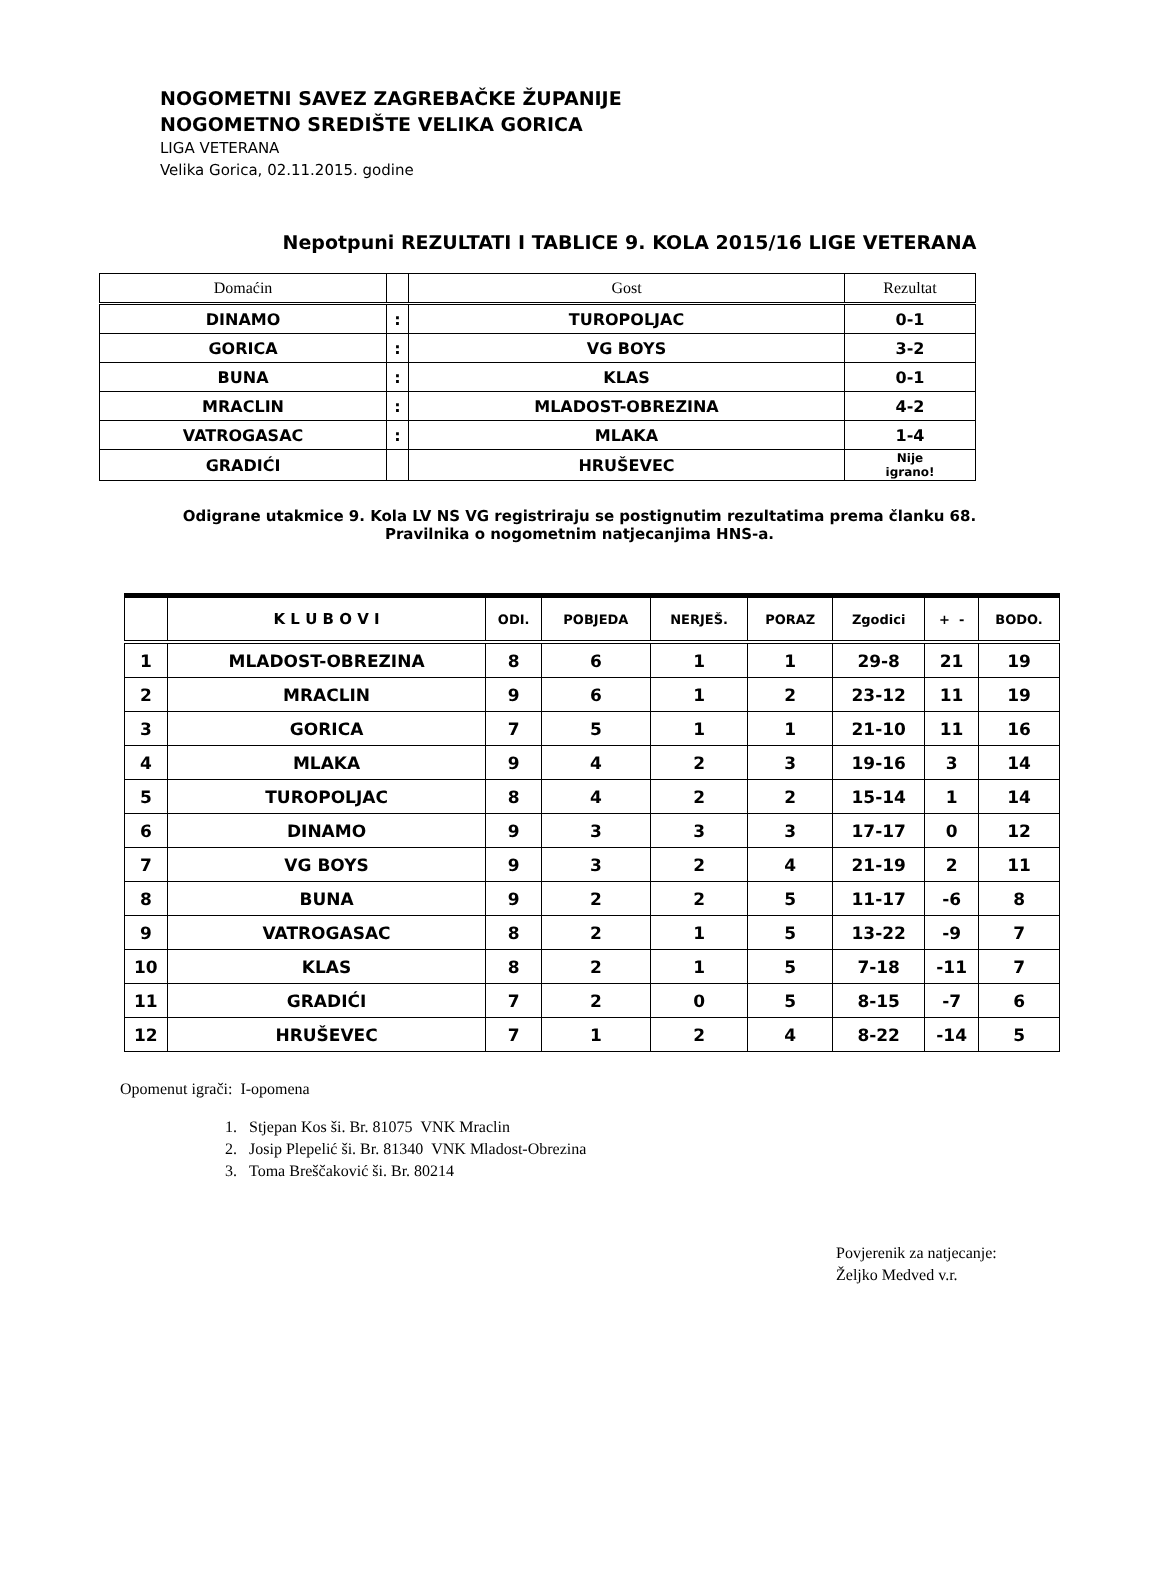NOGOMETNI SAVEZ ZAGREBAČKE ŽUPANIJE
NOGOMETNO SREDIŠTE VELIKA GORICA
LIGA VETERANA
Velika Gorica, 02.11.2015. godine
Nepotpuni REZULTATI I TABLICE 9. KOLA 2015/16 LIGE VETERANA
| Domaćin | | Gost | Rezultat |
| DINAMO | : | TUROPOLJAC | 0-1 |
| GORICA | : | VG BOYS | 3-2 |
| BUNA | : | KLAS | 0-1 |
| MRACLIN | : | MLADOST-OBREZINA | 4-2 |
| VATROGASAC | : | MLAKA | 1-4 |
| GRADIĆI | | HRUŠEVEC | Nije igrano! |
Odigrane utakmice 9. Kola LV NS VG registriraju se postignutim rezultatima prema članku 68.
Pravilnika o nogometnim natjecanjima HNS-a.
| | K L U B O V I | ODI. | POBJEDA | NERJEŠ. | PORAZ | Zgodici | + - | BODO. |
| --- | --- | --- | --- | --- | --- | --- | --- | --- |
| 1 | MLADOST-OBREZINA | 8 | 6 | 1 | 1 | 29-8 | 21 | 19 |
| 2 | MRACLIN | 9 | 6 | 1 | 2 | 23-12 | 11 | 19 |
| 3 | GORICA | 7 | 5 | 1 | 1 | 21-10 | 11 | 16 |
| 4 | MLAKA | 9 | 4 | 2 | 3 | 19-16 | 3 | 14 |
| 5 | TUROPOLJAC | 8 | 4 | 2 | 2 | 15-14 | 1 | 14 |
| 6 | DINAMO | 9 | 3 | 3 | 3 | 17-17 | 0 | 12 |
| 7 | VG BOYS | 9 | 3 | 2 | 4 | 21-19 | 2 | 11 |
| 8 | BUNA | 9 | 2 | 2 | 5 | 11-17 | -6 | 8 |
| 9 | VATROGASAC | 8 | 2 | 1 | 5 | 13-22 | -9 | 7 |
| 10 | KLAS | 8 | 2 | 1 | 5 | 7-18 | -11 | 7 |
| 11 | GRADIĆI | 7 | 2 | 0 | 5 | 8-15 | -7 | 6 |
| 12 | HRUŠEVEC | 7 | 1 | 2 | 4 | 8-22 | -14 | 5 |
Opomenut igrači: I-opomena
1. Stjepan Kos ši. Br. 81075 VNK Mraclin
2. Josip Plepelić ši. Br. 81340 VNK Mladost-Obrezina
3. Toma Breščaković ši. Br. 80214
Povjerenik za natjecanje:
Željko Medved v.r.